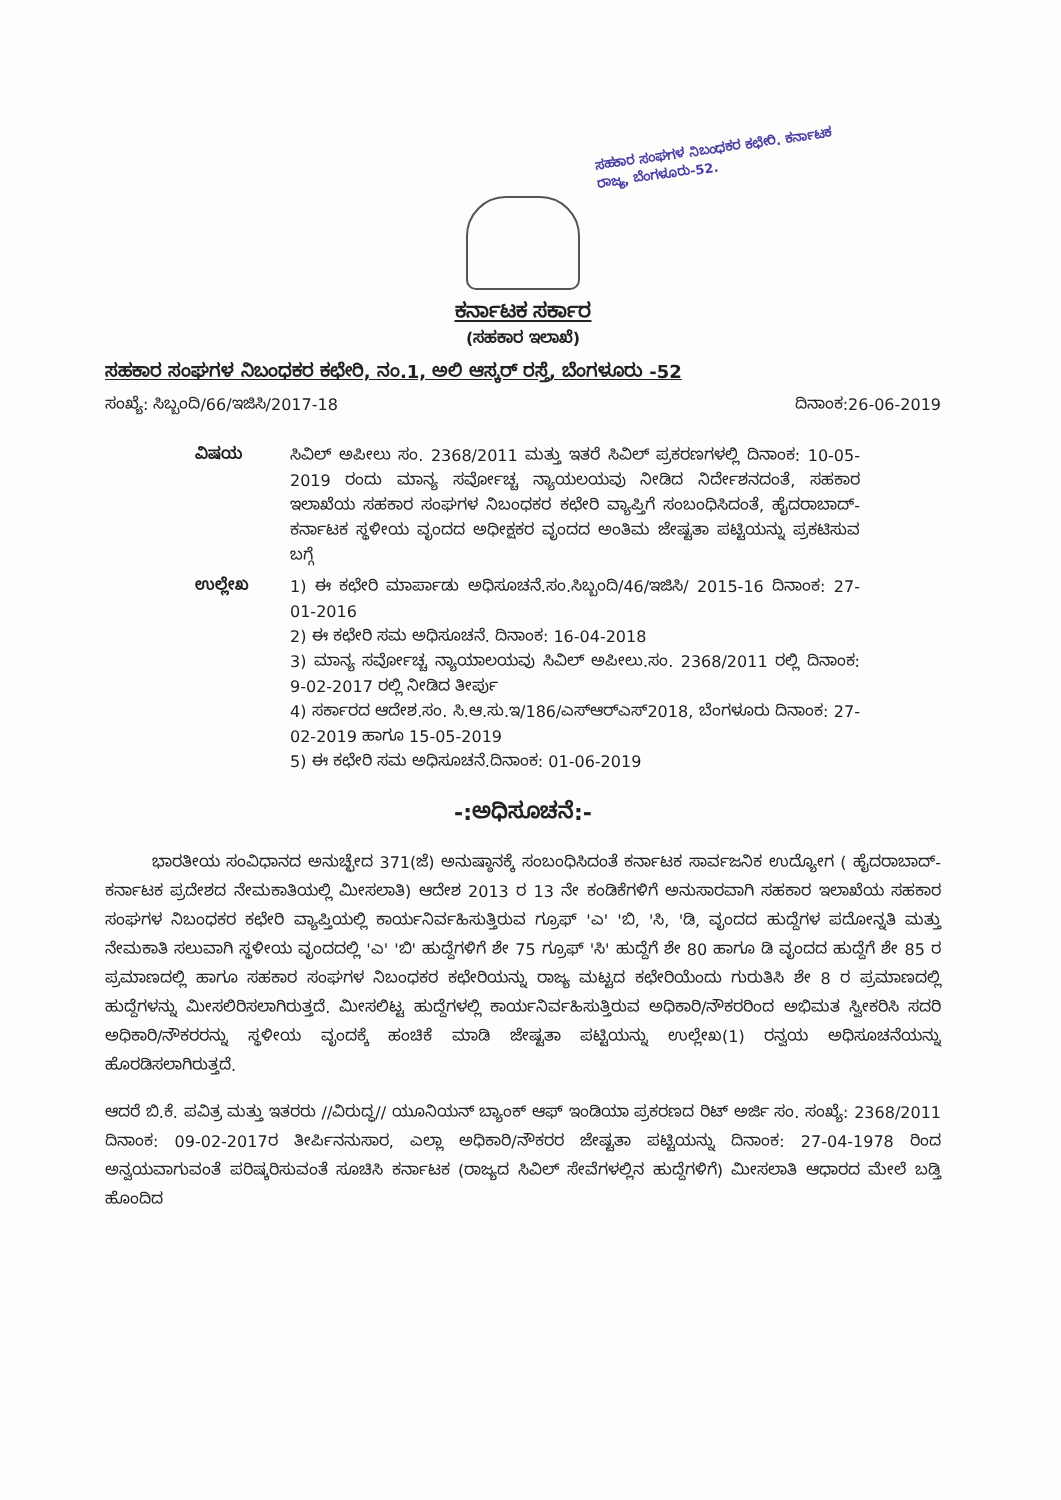ಸಹಕಾರ ಸಂಘಗಳ ನಿಬಂಧಕರ ಕಛೇರಿ. ಕರ್ನಾಟಕ ರಾಜ್ಯ, ಬೆಂಗಳೂರು-52.
ಕರ್ನಾಟಕ ಸರ್ಕಾರ
(ಸಹಕಾರ ಇಲಾಖೆ)
ಸಹಕಾರ ಸಂಘಗಳ ನಿಬಂಧಕರ ಕಛೇರಿ, ನಂ.1, ಅಲಿ ಆಸ್ಕರ್ ರಸ್ತೆ, ಬೆಂಗಳೂರು -52
ಸಂಖ್ಯೆ: ಸಿಬ್ಬಂದಿ/66/ಇಜಿಸಿ/2017-18 ದಿನಾಂಕ:26-06-2019
ವಿಷಯ
ಸಿವಿಲ್ ಅಪೀಲು ಸಂ. 2368/2011 ಮತ್ತು ಇತರೆ ಸಿವಿಲ್ ಪ್ರಕರಣಗಳಲ್ಲಿ ದಿನಾಂಕ: 10-05-2019 ರಂದು ಮಾನ್ಯ ಸರ್ವೋಚ್ಚ ನ್ಯಾಯಲಯವು ನೀಡಿದ ನಿರ್ದೇಶನದಂತೆ, ಸಹಕಾರ ಇಲಾಖೆಯ ಸಹಕಾರ ಸಂಘಗಳ ನಿಬಂಧಕರ ಕಛೇರಿ ವ್ಯಾಪ್ತಿಗೆ ಸಂಬಂಧಿಸಿದಂತೆ, ಹೈದರಾಬಾದ್-ಕರ್ನಾಟಕ ಸ್ಥಳೀಯ ವೃಂದದ ಅಧೀಕ್ಷಕರ ವೃಂದದ ಅಂತಿಮ ಜೇಷ್ಟತಾ ಪಟ್ಟಿಯನ್ನು ಪ್ರಕಟಿಸುವ ಬಗ್ಗೆ
ಉಲ್ಲೇಖ
1) ಈ ಕಛೇರಿ ಮಾರ್ಪಾಡು ಅಧಿಸೂಚನೆ.ಸಂ.ಸಿಬ್ಬಂದಿ/46/ಇಜಿಸಿ/ 2015-16 ದಿನಾಂಕ: 27-01-2016
2) ಈ ಕಛೇರಿ ಸಮ ಅಧಿಸೂಚನೆ. ದಿನಾಂಕ: 16-04-2018
3) ಮಾನ್ಯ ಸರ್ವೋಚ್ಚ ನ್ಯಾಯಾಲಯವು ಸಿವಿಲ್ ಅಪೀಲು.ಸಂ. 2368/2011 ರಲ್ಲಿ ದಿನಾಂಕ: 9-02-2017 ರಲ್ಲಿ ನೀಡಿದ ತೀರ್ಪು
4) ಸರ್ಕಾರದ ಆದೇಶ.ಸಂ. ಸಿ.ಆ.ಸು.ಇ/186/ಎಸ್‌ಆರ್‌ಎಸ್2018, ಬೆಂಗಳೂರು ದಿನಾಂಕ: 27-02-2019 ಹಾಗೂ 15-05-2019
5) ಈ ಕಛೇರಿ ಸಮ ಅಧಿಸೂಚನೆ.ದಿನಾಂಕ: 01-06-2019
-:ಅಧಿಸೂಚನೆ:-
ಭಾರತೀಯ ಸಂವಿಧಾನದ ಅನುಚ್ಛೇದ 371(ಜೆ) ಅನುಷ್ಠಾನಕ್ಕೆ ಸಂಬಂಧಿಸಿದಂತೆ ಕರ್ನಾಟಕ ಸಾರ್ವಜನಿಕ ಉದ್ಯೋಗ ( ಹೈದರಾಬಾದ್-ಕರ್ನಾಟಕ ಪ್ರದೇಶದ ನೇಮಕಾತಿಯಲ್ಲಿ ಮೀಸಲಾತಿ) ಆದೇಶ 2013 ರ 13 ನೇ ಕಂಡಿಕೆಗಳಿಗೆ ಅನುಸಾರವಾಗಿ ಸಹಕಾರ ಇಲಾಖೆಯ ಸಹಕಾರ ಸಂಘಗಳ ನಿಬಂಧಕರ ಕಛೇರಿ ವ್ಯಾಪ್ತಿಯಲ್ಲಿ ಕಾರ್ಯನಿರ್ವಹಿಸುತ್ತಿರುವ ಗ್ರೂಫ್ 'ಎ' 'ಬಿ, 'ಸಿ, 'ಡಿ, ವೃಂದದ ಹುದ್ದೆಗಳ ಪದೋನ್ನತಿ ಮತ್ತು ನೇಮಕಾತಿ ಸಲುವಾಗಿ ಸ್ಥಳೀಯ ವೃಂದದಲ್ಲಿ 'ಎ' 'ಬಿ' ಹುದ್ದೆಗಳಿಗೆ ಶೇ 75 ಗ್ರೂಫ್ 'ಸಿ' ಹುದ್ದೆಗೆ ಶೇ 80 ಹಾಗೂ ಡಿ ವೃಂದದ ಹುದ್ದೆಗೆ ಶೇ 85 ರ ಪ್ರಮಾಣದಲ್ಲಿ ಹಾಗೂ ಸಹಕಾರ ಸಂಘಗಳ ನಿಬಂಧಕರ ಕಛೇರಿಯನ್ನು ರಾಜ್ಯ ಮಟ್ಟದ ಕಛೇರಿಯೆಂದು ಗುರುತಿಸಿ ಶೇ 8 ರ ಪ್ರಮಾಣದಲ್ಲಿ ಹುದ್ದೆಗಳನ್ನು ಮೀಸಲಿರಿಸಲಾಗಿರುತ್ತದೆ. ಮೀಸಲಿಟ್ಟ ಹುದ್ದೆಗಳಲ್ಲಿ ಕಾರ್ಯನಿರ್ವಹಿಸುತ್ತಿರುವ ಅಧಿಕಾರಿ/ನೌಕರರಿಂದ ಅಭಿಮತ ಸ್ವೀಕರಿಸಿ ಸದರಿ ಅಧಿಕಾರಿ/ನೌಕರರನ್ನು ಸ್ಥಳೀಯ ವೃಂದಕ್ಕೆ ಹಂಚಿಕೆ ಮಾಡಿ ಜೇಷ್ಟತಾ ಪಟ್ಟಿಯನ್ನು ಉಲ್ಲೇಖ(1) ರನ್ವಯ ಅಧಿಸೂಚನೆಯನ್ನು ಹೊರಡಿಸಲಾಗಿರುತ್ತದೆ.
ಆದರೆ ಬಿ.ಕೆ. ಪವಿತ್ರ ಮತ್ತು ಇತರರು //ವಿರುದ್ಧ// ಯೂನಿಯನ್ ಬ್ಯಾಂಕ್ ಆಫ್ ಇಂಡಿಯಾ ಪ್ರಕರಣದ ರಿಟ್ ಅರ್ಜಿ ಸಂ. ಸಂಖ್ಯೆ: 2368/2011 ದಿನಾಂಕ: 09-02-2017ರ ತೀರ್ಪಿನನುಸಾರ, ಎಲ್ಲಾ ಅಧಿಕಾರಿ/ನೌಕರರ ಜೇಷ್ಟತಾ ಪಟ್ಟಿಯನ್ನು ದಿನಾಂಕ: 27-04-1978 ರಿಂದ ಅನ್ವಯವಾಗುವಂತೆ ಪರಿಷ್ಕರಿಸುವಂತೆ ಸೂಚಿಸಿ ಕರ್ನಾಟಕ (ರಾಜ್ಯದ ಸಿವಿಲ್ ಸೇವೆಗಳಲ್ಲಿನ ಹುದ್ದೆಗಳಿಗೆ) ಮೀಸಲಾತಿ ಆಧಾರದ ಮೇಲೆ ಬಡ್ತಿ ಹೊಂದಿದ